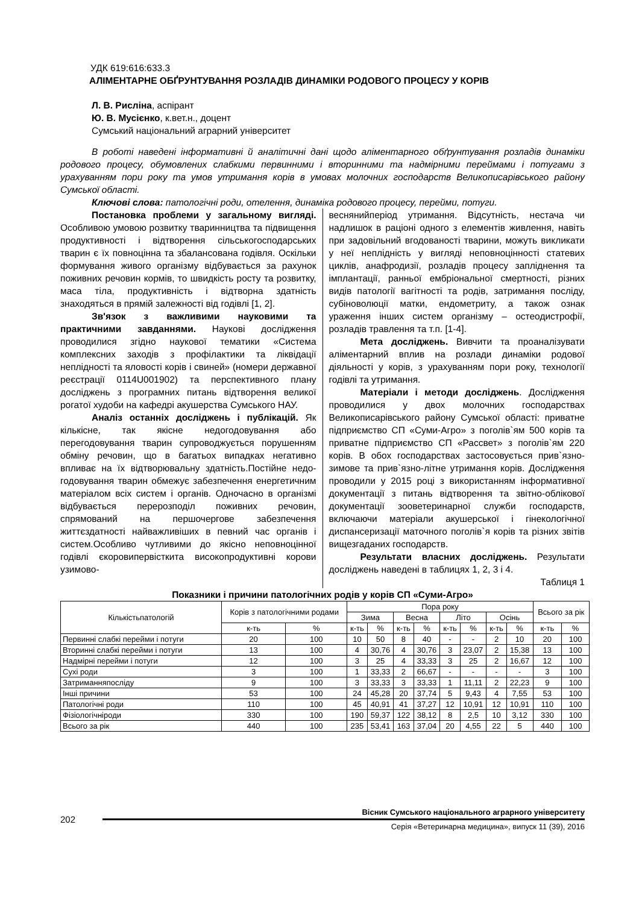УДК 619:616:633.3
АЛІМЕНТАРНЕ ОБҐРУНТУВАННЯ РОЗЛАДІВ ДИНАМІКИ РОДОВОГО ПРОЦЕСУ У КОРІВ
Л. В. Рисліна, аспірант
Ю. В. Мусієнко, к.вет.н., доцент
Сумський національний аграрний університет
В роботі наведені інформативні й аналітичні дані щодо аліментарного обґрунтування розладів динаміки родового процесу, обумовлених слабкими первинними і вторинними та надмірними переймами і потугами з урахуванням пори року та умов утримання корів в умовах молочних господарств Великописарівського району Сумської області.
Ключові слова: патологічні роди, отелення, динаміка родового процесу, перейми, потуги.
Постановка проблеми у загальному вигляді. Особливою умовою розвитку тваринництва та підвищення продуктивності і відтворення сільськогосподарських тварин є їх повноцінна та збалансована годівля. Оскільки формування живого організму відбувається за рахунок поживних речовин кормів, то швидкість росту та розвитку, маса тіла, продуктивність і відтворна здатність знаходяться в прямій залежності від годівлі [1, 2].
Зв'язок з важливими науковими та практичними завданнями. Наукові дослідження проводилися згідно наукової тематики «Система комплексних заходів з профілактики та ліквідації неплідності та яловості корів і свиней» (номери державної реєстрації 0114U001902) та перспективного плану досліджень з програмних питань відтворення великої рогатої худоби на кафедрі акушерства Сумського НАУ.
Аналіз останніх досліджень і публікацій. Як кількісне, так якісне недогодовування або перегодовування тварин супроводжується порушенням обміну речовин, що в багатьох випадках негативно впливає на їх відтворювальну здатність.Постійне недо-годовування тварин обмежує забезпечення енергетичним матеріалом всіх систем і органів. Одночасно в організмі відбувається перерозподіл поживних речовин, спрямований на першочергове забезпечення життєздатності найважливіших в певний час органів і систем.Особливо чутливими до якісно неповноцінної годівлі єкоровипервісткита високопродуктивні корови узимово-
веснянийперіод утримання. Відсутність, нестача чи надлишок в раціоні одного з елементів живлення, навіть при задовільний вгодованості тварини, можуть викликати у неї неплідність у вигляді неповноцінності статевих циклів, анафродизії, розладів процесу запліднення та імплантації, ранньої ембріональної смертності, різних видів патології вагітності та родів, затримання посліду, субіноволюції матки, ендометриту, а також ознак ураження інших систем організму – остеодистрофії, розладів травлення та т.п. [1-4].
Мета досліджень. Вивчити та проаналізувати аліментарний вплив на розлади динаміки родової діяльності у корів, з урахуванням пори року, технології годівлі та утримання.
Матеріали і методи досліджень. Дослідження проводилися у двох молочних господарствах Великописарівського району Сумської області: приватне підприємство СП «Суми-Агро» з поголів`ям 500 корів та приватне підприємство СП «Рассвет» з поголів`ям 220 корів. В обох господарствах застосовується прив`язно-зимове та прив`язно-літне утримання корів. Дослідження проводили у 2015 році з використанням інформативної документації з питань відтворення та звітно-облікової документації зооветеринарної служби господарств, включаючи матеріали акушерської і гінекологічної диспансеризації маточного поголів`я корів та різних звітів вищезгаданих господарств.
Результати власних досліджень. Результати досліджень наведені в таблицях 1, 2, 3 і 4.
Таблиця 1
Показники і причини патологічних родів у корів СП «Суми-Агро»
| Кількістьпатологій | Корів з патологічними родами | | Пора року | | | | | | | | Всього за рік | |
| --- | --- | --- | --- | --- | --- | --- | --- | --- | --- | --- | --- | --- |
| | | | Зима | | Весна | | Літо | | Осінь | | | |
| | к-ть | % | к-ть | % | к-ть | % | к-ть | % | к-ть | % | к-ть | % |
| Первинні слабкі перейми і потуги | 20 | 100 | 10 | 50 | 8 | 40 | - | - | 2 | 10 | 20 | 100 |
| Вторинні слабкі перейми і потуги | 13 | 100 | 4 | 30,76 | 4 | 30,76 | 3 | 23,07 | 2 | 15,38 | 13 | 100 |
| Надмірні перейми і потуги | 12 | 100 | 3 | 25 | 4 | 33,33 | 3 | 25 | 2 | 16,67 | 12 | 100 |
| Сухі роди | 3 | 100 | 1 | 33,33 | 2 | 66,67 | - | - | - | - | 3 | 100 |
| Затриманняпосліду | 9 | 100 | 3 | 33,33 | 3 | 33,33 | 1 | 11,11 | 2 | 22,23 | 9 | 100 |
| Інші причини | 53 | 100 | 24 | 45,28 | 20 | 37,74 | 5 | 9,43 | 4 | 7,55 | 53 | 100 |
| Патологічні роди | 110 | 100 | 45 | 40,91 | 41 | 37,27 | 12 | 10,91 | 12 | 10,91 | 110 | 100 |
| Фізіологічніроди | 330 | 100 | 190 | 59,37 | 122 | 38,12 | 8 | 2,5 | 10 | 3,12 | 330 | 100 |
| Всього за рік | 440 | 100 | 235 | 53,41 | 163 | 37,04 | 20 | 4,55 | 22 | 5 | 440 | 100 |
202
Вісник Сумського національного аграрного університету
Серія «Ветеринарна медицина», випуск 11 (39), 2016